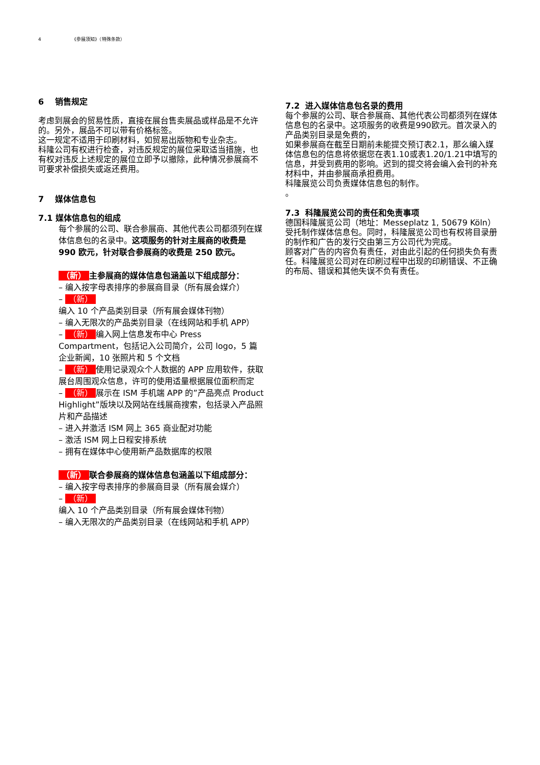4 《参展须知》（特殊条款）
6 销售规定
考虑到展会的贸易性质，直接在展台售卖展品或样品是不允许的。另外，展品不可以带有价格标签。
这一规定不适用于印刷材料，如贸易出版物和专业杂志。
科隆公司有权进行检查，对违反规定的展位采取适当措施，也有权对违反上述规定的展位立即予以撤除，此种情况参展商不可要求补偿损失或返还费用。
7 媒体信息包
7.1 媒体信息包的组成
每个参展的公司、联合参展商、其他代表公司都须列在媒体信息包的名录中。这项服务的针对主展商的收费是 990 欧元，针对联合参展商的收费是 250 欧元。
（新） 主参展商的媒体信息包涵盖以下组成部分：
– 编入按字母表排序的参展商目录（所有展会媒介）
– （新） 编入 10 个产品类别目录（所有展会媒体刊物）
– 编入无限次的产品类别目录（在线网站和手机 APP）
– （新） 编入网上信息发布中心 Press Compartment，包括记入公司简介，公司 logo，5 篇企业新闻，10 张照片和 5 个文档
– （新） 使用记录观众个人数据的 APP 应用软件，获取展台周围观众信息，许可的使用适量根据展位面积而定
– （新） 展示在 ISM 手机端 APP 的”产品亮点 Product Highlight”版块以及网站在线展商搜索，包括录入产品照片和产品描述
– 进入并激活 ISM 网上 365 商业配对功能
– 激活 ISM 网上日程安排系统
– 拥有在媒体中心使用新产品数据库的权限
（新） 联合参展商的媒体信息包涵盖以下组成部分：
– 编入按字母表排序的参展商目录（所有展会媒介）
– （新） 编入 10 个产品类别目录（所有展会媒体刊物）
– 编入无限次的产品类别目录（在线网站和手机 APP）
7.2 进入媒体信息包名录的费用
每个参展的公司、联合参展商、其他代表公司都须列在媒体信息包的名录中。这项服务的收费是990欧元。首次录入的产品类别目录是免费的，
如果参展商在截至日期前未能提交预订表2.1，那么编入媒体信息包的信息将依据您在表1.10或表1.20/1.21中填写的信息，并受到费用的影响。迟到的提交将会编入会刊的补充材料中，并由参展商承担费用。
科隆展览公司负责媒体信息包的制作。
。
7.3 科隆展览公司的责任和免责事项
德国科隆展览公司（地址：Messeplatz 1, 50679 Köln）受托制作媒体信息包。同时，科隆展览公司也有权将目录册的制作和广告的发行交由第三方公司代为完成。
顾客对广告的内容负有责任，对由此引起的任何损失负有责任。科隆展览公司对在印刷过程中出现的印刷错误、不正确的布局、错误和其他失误不负有责任。